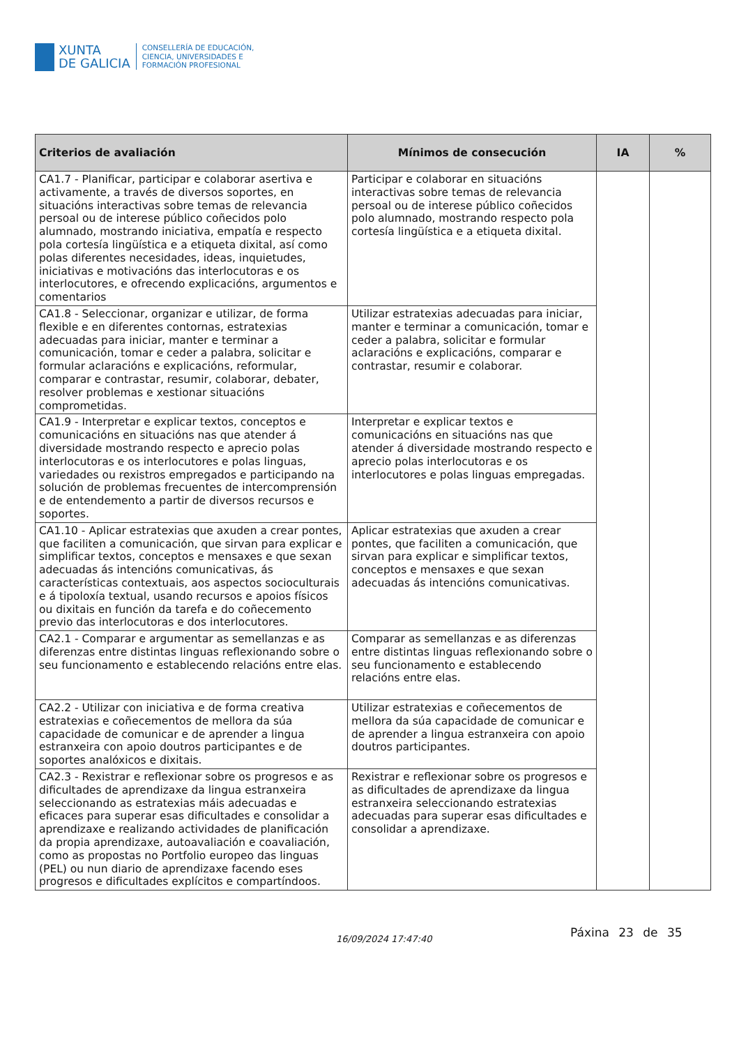XUNTA
DE GALICIA
CONSELLERÍA DE EDUCACIÓN,
CIENCIA, UNIVERSIDADES E
FORMACIÓN PROFESIONAL
| Criterios de avaliación | Mínimos de consecución | IA | % |
| --- | --- | --- | --- |
| CA1.7 - Planificar, participar e colaborar asertiva e activamente, a través de diversos soportes, en situacións interactivas sobre temas de relevancia persoal ou de interese público coñecidos polo alumnado, mostrando iniciativa, empatía e respecto pola cortesía lingüística e a etiqueta dixital, así como polas diferentes necesidades, ideas, inquietudes, iniciativas e motivacións das interlocutoras e os interlocutores, e ofrecendo explicacións, argumentos e comentarios | Participar e colaborar en situacións interactivas sobre temas de relevancia persoal ou de interese público coñecidos polo alumnado, mostrando respecto pola cortesía lingüística e a etiqueta dixital. | | |
| CA1.8 - Seleccionar, organizar e utilizar, de forma flexible e en diferentes contornas, estratexias adecuadas para iniciar, manter e terminar a comunicación, tomar e ceder a palabra, solicitar e formular aclaracións e explicacións, reformular, comparar e contrastar, resumir, colaborar, debater, resolver problemas e xestionar situacións comprometidas. | Utilizar estratexias adecuadas para iniciar, manter e terminar a comunicación, tomar e ceder a palabra, solicitar e formular aclaracións e explicacións, comparar e contrastar, resumir e colaborar. | | |
| CA1.9 - Interpretar e explicar textos, conceptos e comunicacións en situacións nas que atender á diversidade mostrando respecto e aprecio polas interlocutoras e os interlocutores e polas linguas, variedades ou rexistros empregados e participando na solución de problemas frecuentes de intercomprensión e de entendemento a partir de diversos recursos e soportes. | Interpretar e explicar textos e comunicacións en situacións nas que atender á diversidade mostrando respecto e aprecio polas interlocutoras e os interlocutores e polas linguas empregadas. | | |
| CA1.10 - Aplicar estratexias que axuden a crear pontes, que faciliten a comunicación, que sirvan para explicar e simplificar textos, conceptos e mensaxes e que sexan adecuadas ás intencións comunicativas, ás características contextuais, aos aspectos socioculturais e á tipoloxía textual, usando recursos e apoios físicos ou dixitais en función da tarefa e do coñecemento previo das interlocutoras e dos interlocutores. | Aplicar estratexias que axuden a crear pontes, que faciliten a comunicación, que sirvan para explicar e simplificar textos, conceptos e mensaxes e que sexan adecuadas ás intencións comunicativas. | | |
| CA2.1 - Comparar e argumentar as semellanzas e as diferenzas entre distintas linguas reflexionando sobre o seu funcionamento e establecendo relacións entre elas. | Comparar as semellanzas e as diferenzas entre distintas linguas reflexionando sobre o seu funcionamento e establecendo relacións entre elas. | | |
| CA2.2 - Utilizar con iniciativa e de forma creativa estratexias e coñecementos de mellora da súa capacidade de comunicar e de aprender a lingua estranxeira con apoio doutros participantes e de soportes analóxicos e dixitais. | Utilizar estratexias e coñecementos de mellora da súa capacidade de comunicar e de aprender a lingua estranxeira con apoio doutros participantes. | | |
| CA2.3 - Rexistrar e reflexionar sobre os progresos e as dificultades de aprendizaxe da lingua estranxeira seleccionando as estratexias máis adecuadas e eficaces para superar esas dificultades e consolidar a aprendizaxe e realizando actividades de planificación da propia aprendizaxe, autoavaliación e coavaliación, como as propostas no Portfolio europeo das linguas (PEL) ou nun diario de aprendizaxe facendo eses progresos e dificultades explícitos e compartíndoos. | Rexistrar e reflexionar sobre os progresos e as dificultades de aprendizaxe da lingua estranxeira seleccionando estratexias adecuadas para superar esas dificultades e consolidar a aprendizaxe. | | |
16/09/2024 17:47:40 Páxina 23 de 35